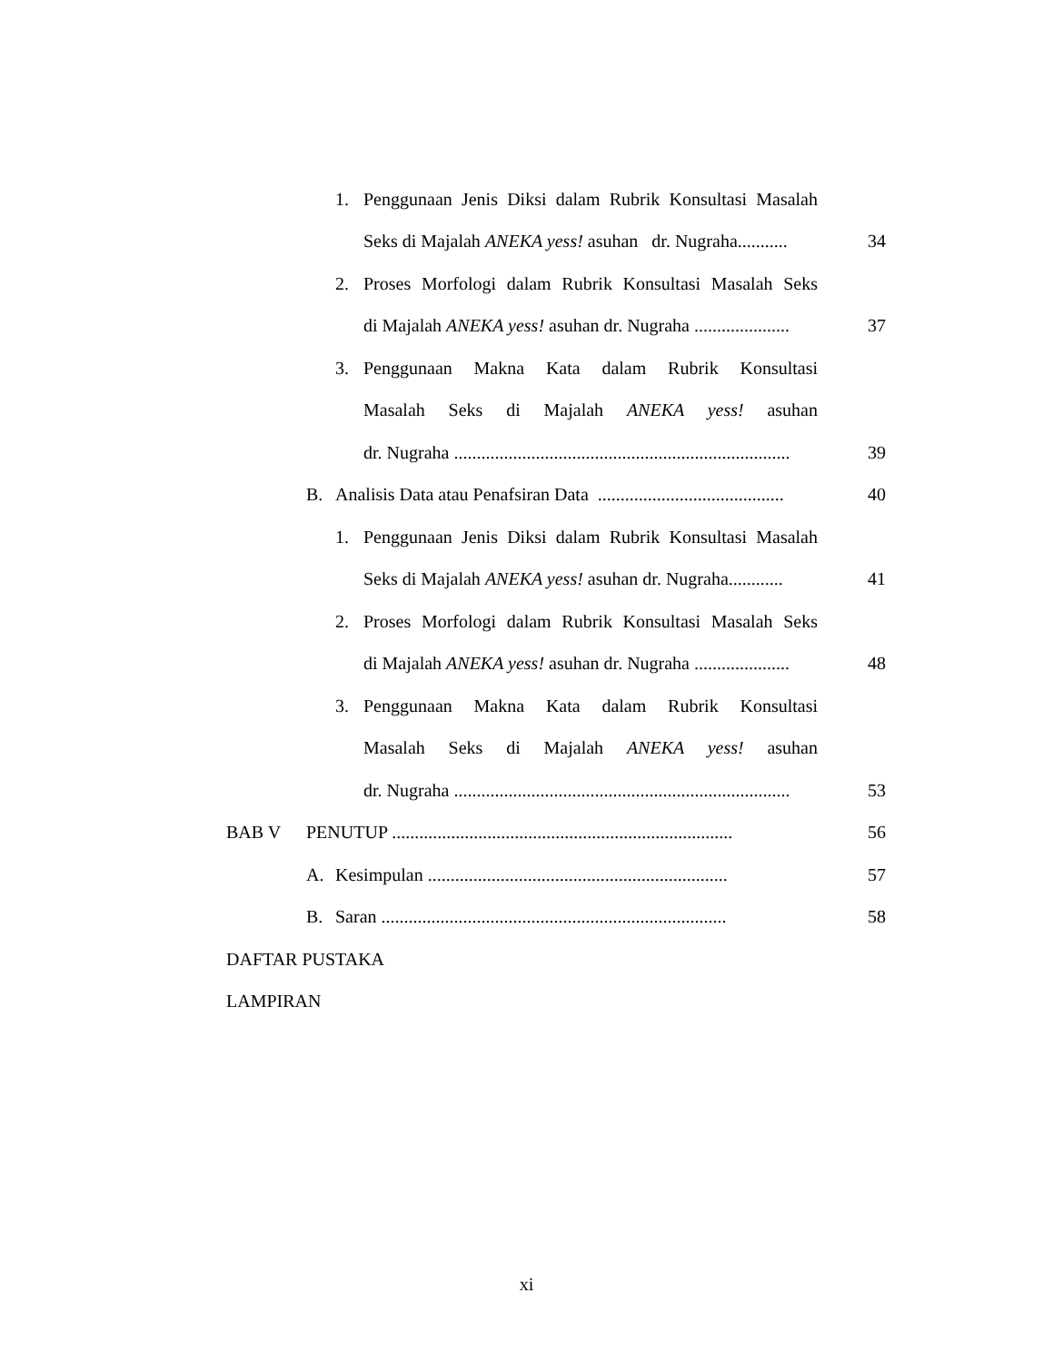1. Penggunaan Jenis Diksi dalam Rubrik Konsultasi Masalah
Seks di Majalah ANEKA yess! asuhan dr. Nugraha........... 34
2. Proses Morfologi dalam Rubrik Konsultasi Masalah Seks
di Majalah ANEKA yess! asuhan dr. Nugraha ..................... 37
3. Penggunaan Makna Kata dalam Rubrik Konsultasi
Masalah Seks di Majalah ANEKA yess! asuhan
dr. Nugraha .......................................................................... 39
B. Analisis Data atau Penafsiran Data ......................................... 40
1. Penggunaan Jenis Diksi dalam Rubrik Konsultasi Masalah
Seks di Majalah ANEKA yess! asuhan dr. Nugraha............ 41
2. Proses Morfologi dalam Rubrik Konsultasi Masalah Seks
di Majalah ANEKA yess! asuhan dr. Nugraha ..................... 48
3. Penggunaan Makna Kata dalam Rubrik Konsultasi
Masalah Seks di Majalah ANEKA yess! asuhan
dr. Nugraha .......................................................................... 53
BAB V PENUTUP ........................................................................... 56
A. Kesimpulan .................................................................. 57
B. Saran ............................................................................ 58
DAFTAR PUSTAKA
LAMPIRAN
xi